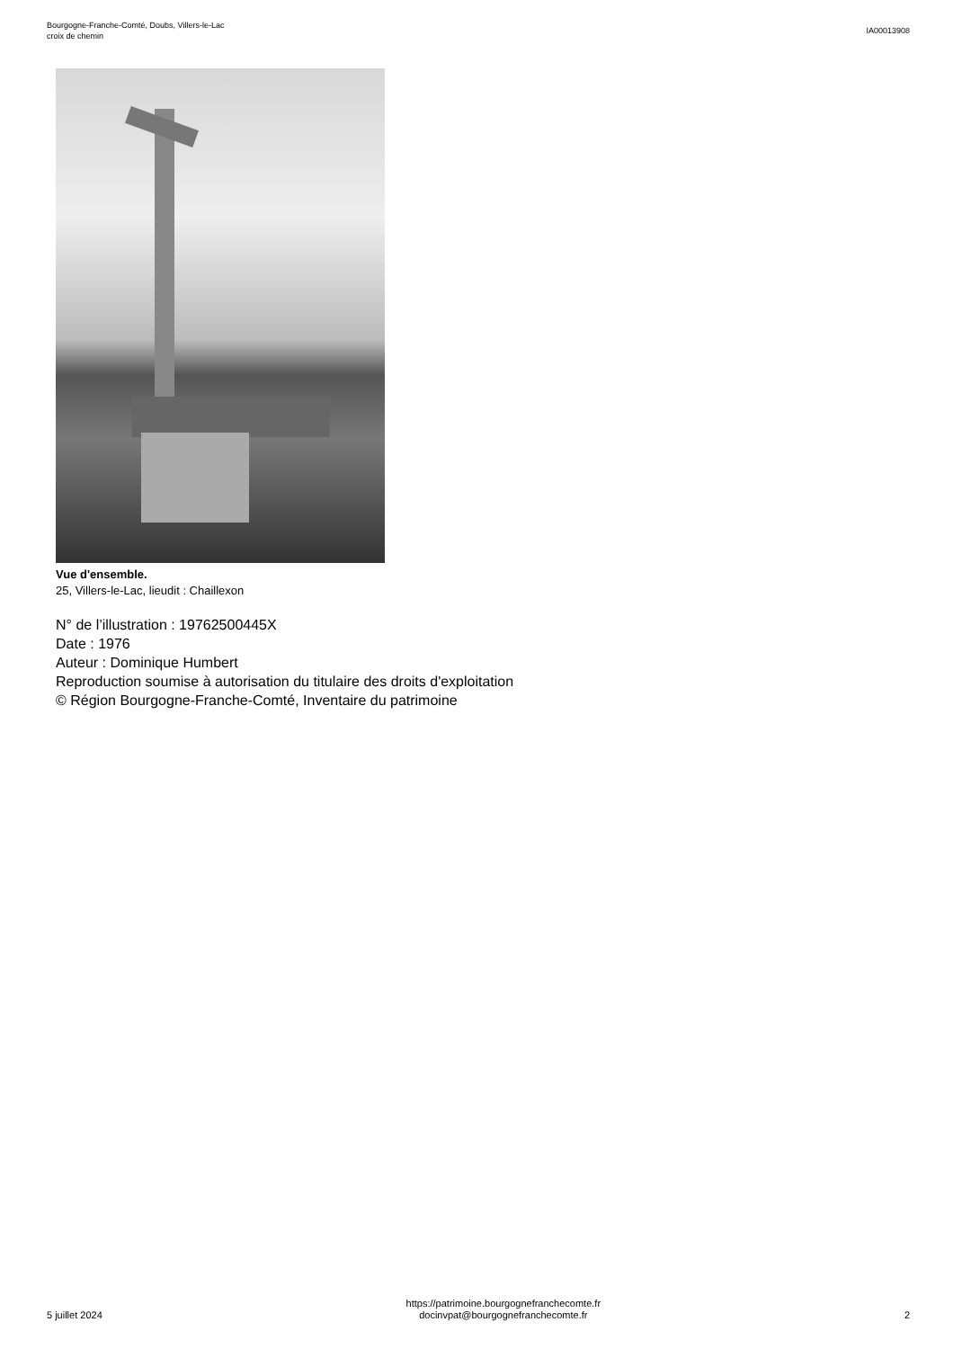Bourgogne-Franche-Comté, Doubs, Villers-le-Lac
croix de chemin
IA00013908
Vue d'ensemble.
25, Villers-le-Lac, lieudit : Chaillexon
N° de l’illustration : 19762500445X
Date : 1976
Auteur : Dominique Humbert
Reproduction soumise à autorisation du titulaire des droits d'exploitation
© Région Bourgogne-Franche-Comté, Inventaire du patrimoine
5 juillet 2024
https://patrimoine.bourgognefranchecomte.fr
docinvpat@bourgognefranchecomte.fr
2